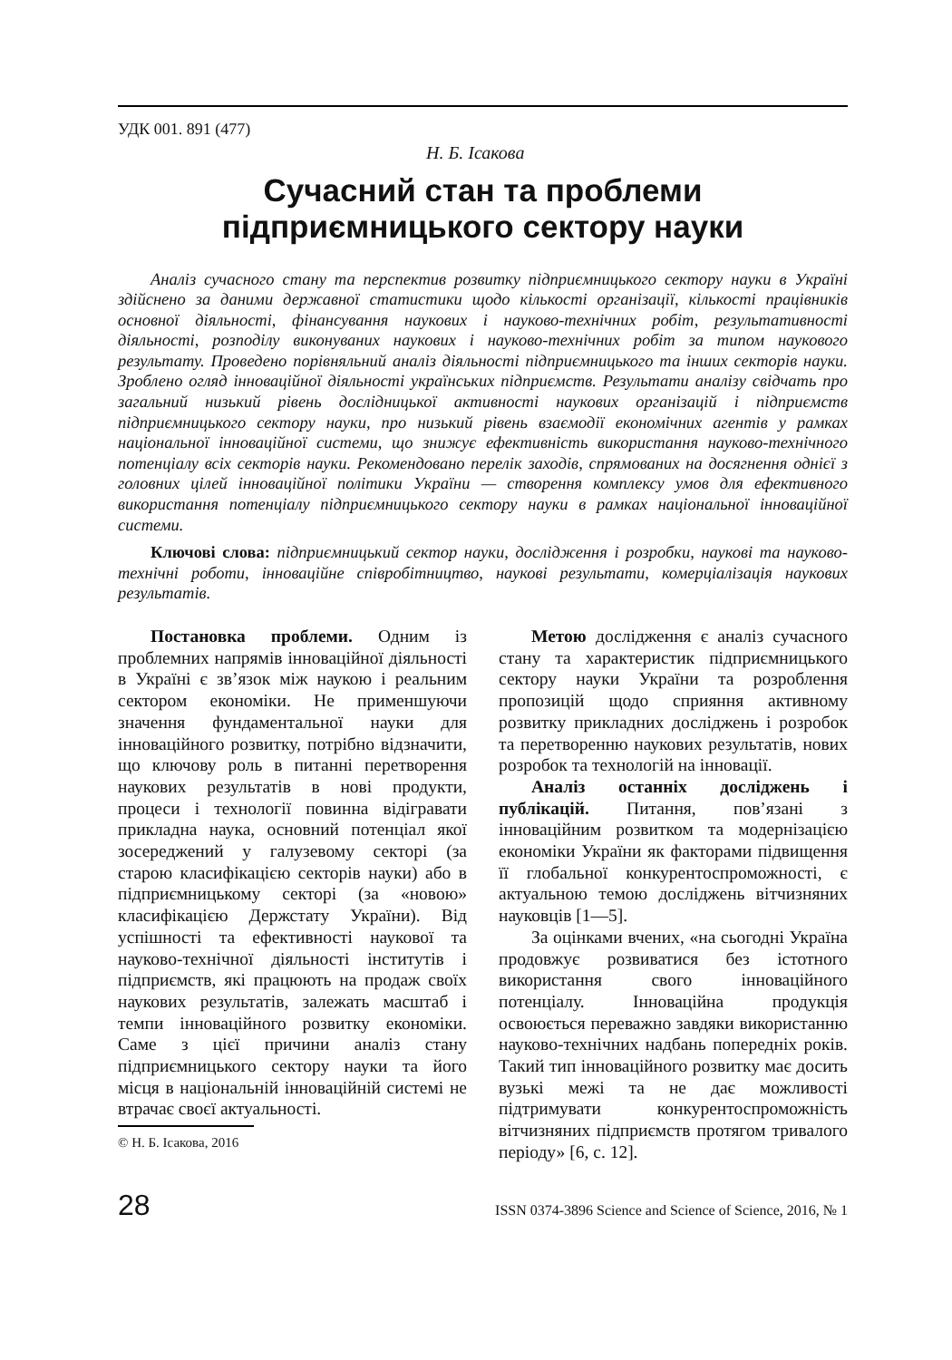УДК 001. 891 (477)
Н. Б. Ісакова
Сучасний стан та проблеми
підприємницького сектору науки
Аналіз сучасного стану та перспектив розвитку підприємницького сектору науки в Україні здійснено за даними державної статистики щодо кількості організації, кількості працівників основної діяльності, фінансування наукових і науково-технічних робіт, результативності діяльності, розподілу виконуваних наукових і науково-технічних робіт за типом наукового результату. Проведено порівняльний аналіз діяльності підприємницького та інших секторів науки. Зроблено огляд інноваційної діяльності українських підприємств. Результати аналізу свідчать про загальний низький рівень дослідницької активності наукових організацій і підприємств підприємницького сектору науки, про низький рівень взаємодії економічних агентів у рамках національної інноваційної системи, що знижує ефективність використання науково-технічного потенціалу всіх секторів науки. Рекомендовано перелік заходів, спрямованих на досягнення однієї з головних цілей інноваційної політики України — створення комплексу умов для ефективного використання потенціалу підприємницького сектору науки в рамках національної інноваційної системи.
Ключові слова: підприємницький сектор науки, дослідження і розробки, наукові та науково-технічні роботи, інноваційне співробітництво, наукові результати, комерціалізація наукових результатів.
Постановка проблеми. Одним із проблемних напрямів інноваційної діяльності в Україні є зв’язок між наукою і реальним сектором економіки. Не применшуючи значення фундаментальної науки для інноваційного розвитку, потрібно відзначити, що ключову роль в питанні перетворення наукових результатів в нові продукти, процеси і технології повинна відігравати прикладна наука, основний потенціал якої зосереджений у галузевому секторі (за старою класифікацією секторів науки) або в підприємницькому секторі (за «новою» класифікацією Держстату України). Від успішності та ефективності наукової та науково-технічної діяльності інститутів і підприємств, які працюють на продаж своїх наукових результатів, залежать масштаб і темпи інноваційного розвитку економіки. Саме з цієї причини аналіз стану підприємницького сектору науки та його місця в національній інноваційній системі не втрачає своєї актуальності.
© Н. Б. Ісакова, 2016
Метою дослідження є аналіз сучасного стану та характеристик підприємницького сектору науки України та розроблення пропозицій щодо сприяння активному розвитку прикладних досліджень і розробок та перетворенню наукових результатів, нових розробок та технологій на інновації.
Аналіз останніх досліджень і публікацій. Питання, пов’язані з інноваційним розвитком та модернізацією економіки України як факторами підвищення її глобальної конкурентоспроможності, є актуальною темою досліджень вітчизняних науковців [1—5].
За оцінками вчених, «на сьогодні Україна продовжує розвиватися без істотного використання свого інноваційного потенціалу. Інноваційна продукція освоюється переважно завдяки використанню науково-технічних надбань попередніх років. Такий тип інноваційного розвитку має досить вузькі межі та не дає можливості підтримувати конкурентоспроможність вітчизняних підприємств протягом тривалого періоду» [6, с. 12].
28 ISSN 0374-3896 Science and Science of Science, 2016, № 1